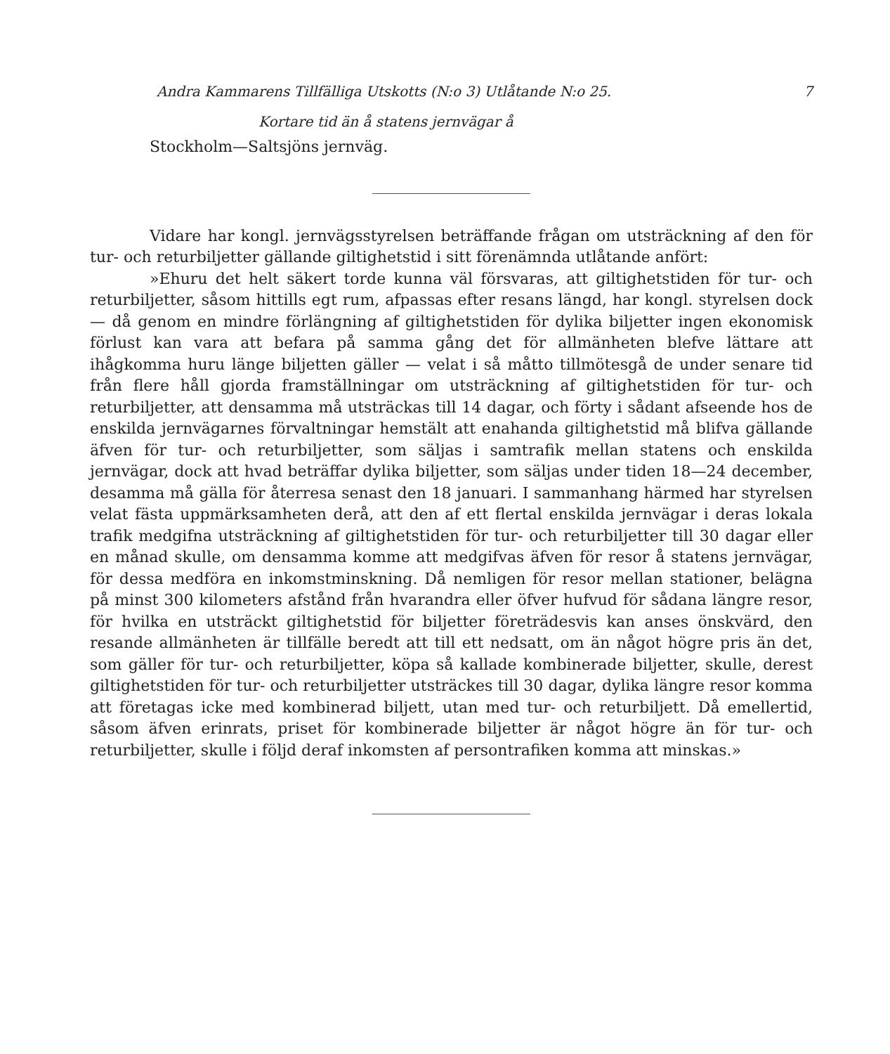Andra Kammarens Tillfälliga Utskotts (N:o 3) Utlåtande N:o 25. 7
Kortare tid än å statens jernvägar å
Stockholm—Saltsjöns jernväg.
Vidare har kongl. jernvägsstyrelsen beträffande frågan om utsträckning af den för tur- och returbiljetter gällande giltighetstid i sitt förenämnda utlåtande anfört:
»Ehuru det helt säkert torde kunna väl försvaras, att giltighetstiden för tur- och returbiljetter, såsom hittills egt rum, afpassas efter resans längd, har kongl. styrelsen dock — då genom en mindre förlängning af giltighetstiden för dylika biljetter ingen ekonomisk förlust kan vara att befara på samma gång det för allmänheten blefve lättare att ihågkomma huru länge biljetten gäller — velat i så måtto tillmötesgå de under senare tid från flere håll gjorda framställningar om utsträckning af giltighetstiden för tur- och returbiljetter, att densamma må utsträckas till 14 dagar, och förty i sådant afseende hos de enskilda jernvägarnes förvaltningar hemstält att enahanda giltighetstid må blifva gällande äfven för tur- och returbiljetter, som säljas i samtrafik mellan statens och enskilda jernvägar, dock att hvad beträffar dylika biljetter, som säljas under tiden 18—24 december, desamma må gälla för återresa senast den 18 januari. I sammanhang härmed har styrelsen velat fästa uppmärksamheten derå, att den af ett flertal enskilda jernvägar i deras lokala trafik medgifna utsträckning af giltighetstiden för tur- och returbiljetter till 30 dagar eller en månad skulle, om densamma komme att medgifvas äfven för resor å statens jernvägar, för dessa medföra en inkomstminskning. Då nemligen för resor mellan stationer, belägna på minst 300 kilometers afstånd från hvarandra eller öfver hufvud för sådana längre resor, för hvilka en utsträckt giltighetstid för biljetter företrädesvis kan anses önskvärd, den resande allmänheten är tillfälle beredt att till ett nedsatt, om än något högre pris än det, som gäller för tur- och returbiljetter, köpa så kallade kombinerade biljetter, skulle, derest giltighetstiden för tur- och returbiljetter utsträckes till 30 dagar, dylika längre resor komma att företagas icke med kombinerad biljett, utan med tur- och returbiljett. Då emellertid, såsom äfven erinrats, priset för kombinerade biljetter är något högre än för tur- och returbiljetter, skulle i följd deraf inkomsten af persontrafiken komma att minskas.»